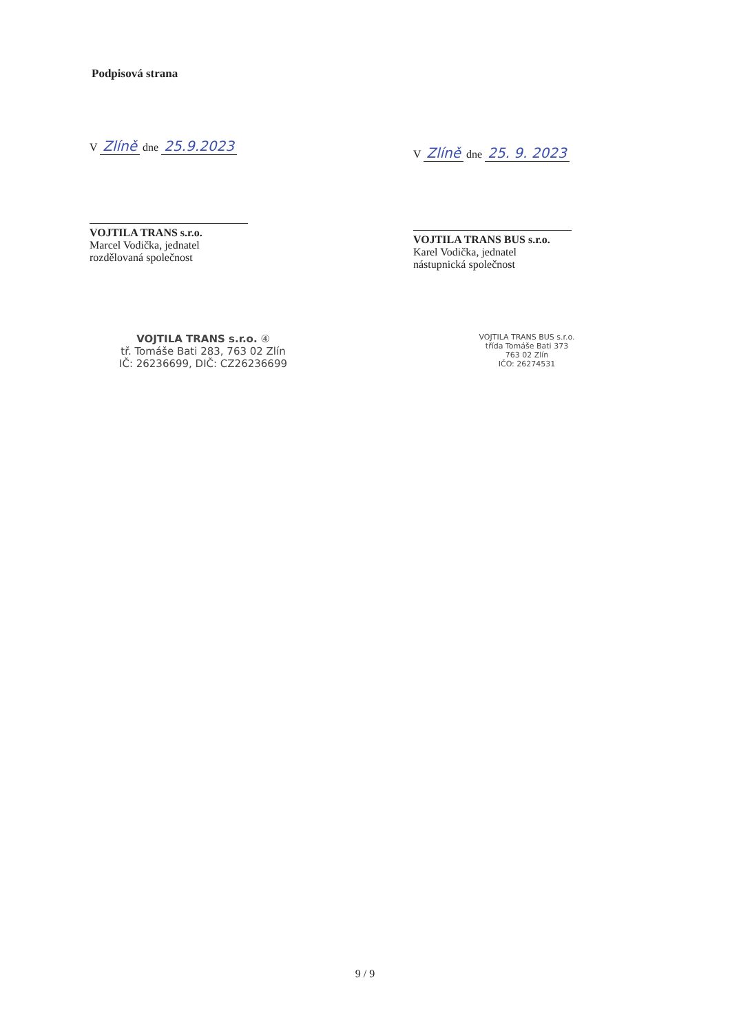Podpisová strana
V Zlíně dne 25.9.2023
VOJTILA TRANS s.r.o.
Marcel Vodička, jednatel
rozdělovaná společnost
VOJTILA TRANS s.r.o. ④
tř. Tomáše Bati 283, 763 02 Zlín
IČ: 26236699, DIČ: CZ26236699
V Zlíně dne 25. 9. 2023
VOJTILA TRANS BUS s.r.o.
Karel Vodička, jednatel
nástupnická společnost
VOJTILA TRANS BUS s.r.o.
třída Tomáše Bati 373
763 02 Zlín
IČO: 26274531
9 / 9